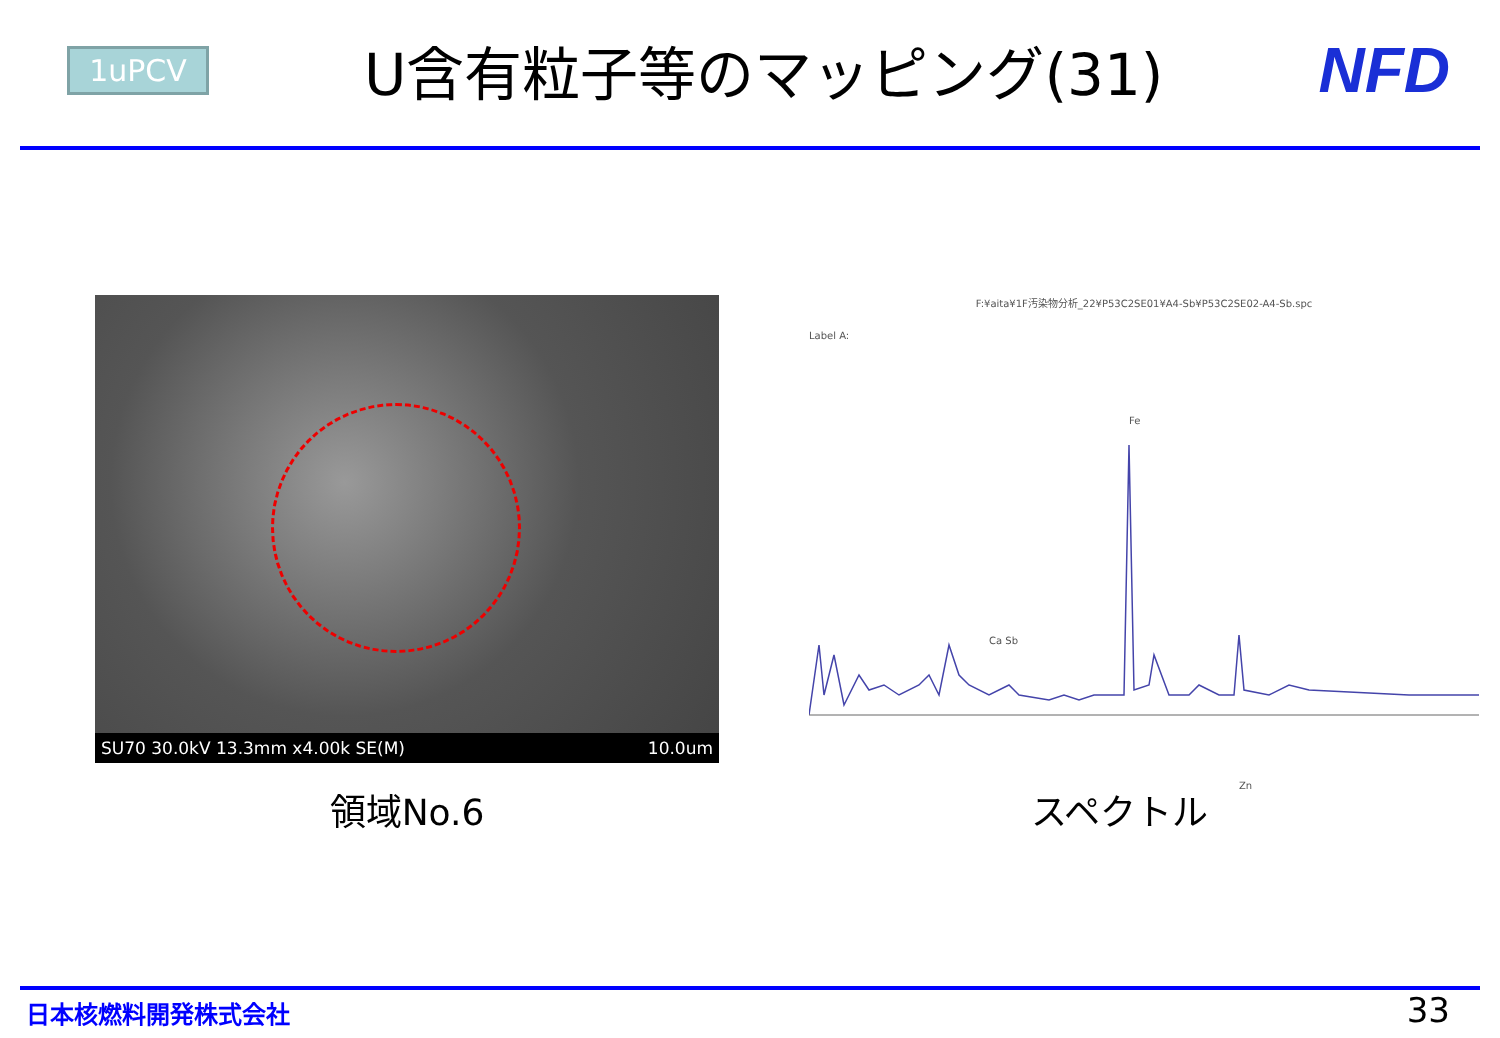1uPCV
U含有粒子等のマッピング(31) NFD
SU70 30.0kV 13.3mm x4.00k SE(M) 10.0um
領域No.6
F:¥aita¥1F汚染物分析_22¥P53C2SE01¥A4-Sb¥P53C2SE02-A4-Sb.spc
Label A:
Fe
Ca Sb
Zn
スペクトル
日本核燃料開発株式会社 33